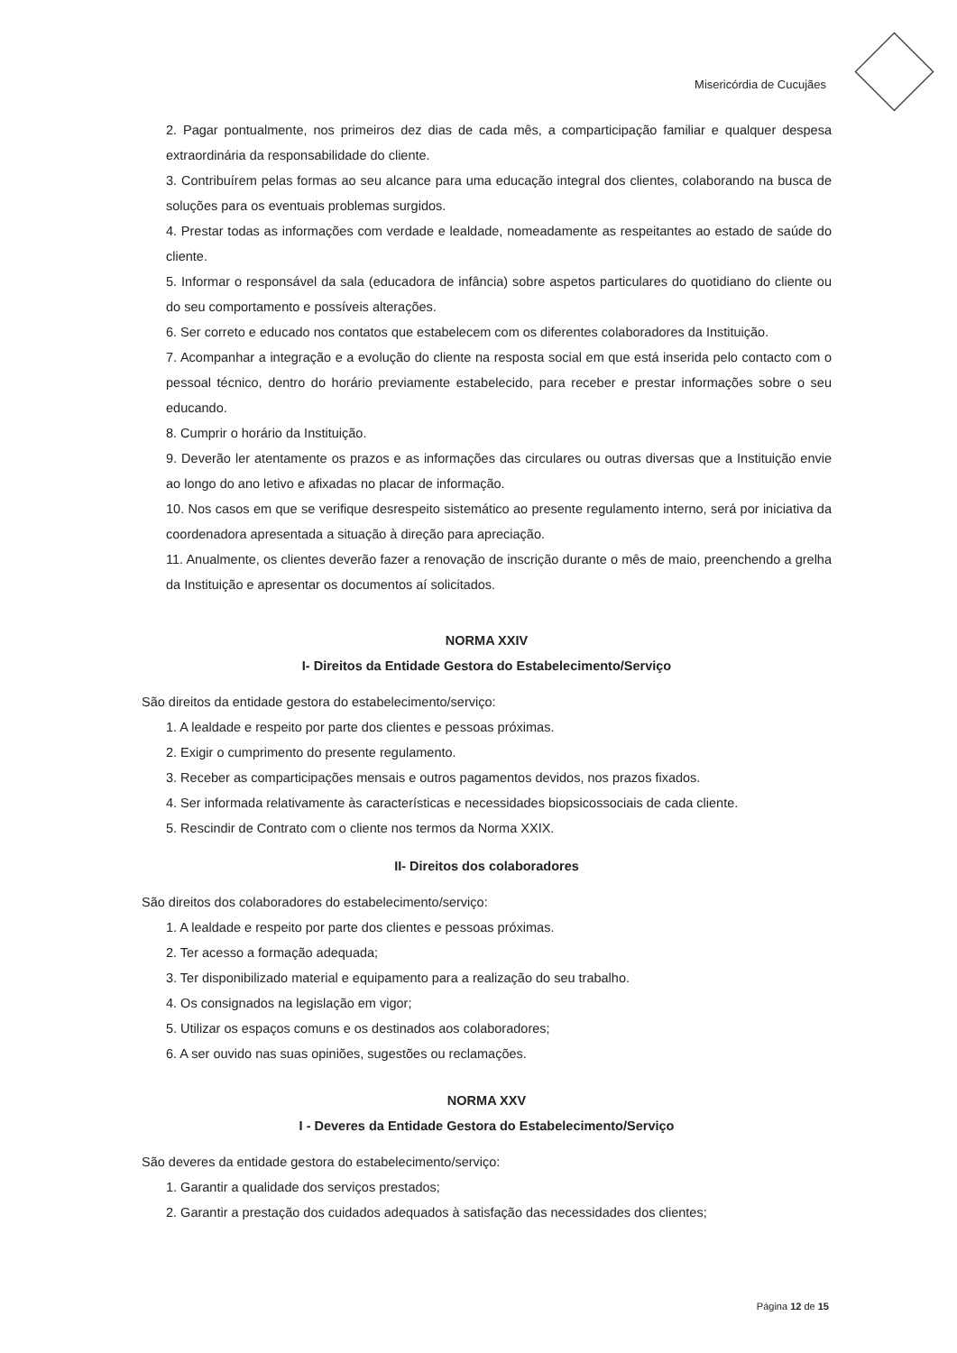Misericórdia de Cucujães
2. Pagar pontualmente, nos primeiros dez dias de cada mês, a comparticipação familiar e qualquer despesa extraordinária da responsabilidade do cliente.
3. Contribuírem pelas formas ao seu alcance para uma educação integral dos clientes, colaborando na busca de soluções para os eventuais problemas surgidos.
4. Prestar todas as informações com verdade e lealdade, nomeadamente as respeitantes ao estado de saúde do cliente.
5. Informar o responsável da sala (educadora de infância) sobre aspetos particulares do quotidiano do cliente ou do seu comportamento e possíveis alterações.
6. Ser correto e educado nos contatos que estabelecem com os diferentes colaboradores da Instituição.
7. Acompanhar a integração e a evolução do cliente na resposta social em que está inserida pelo contacto com o pessoal técnico, dentro do horário previamente estabelecido, para receber e prestar informações sobre o seu educando.
8. Cumprir o horário da Instituição.
9. Deverão ler atentamente os prazos e as informações das circulares ou outras diversas que a Instituição envie ao longo do ano letivo e afixadas no placar de informação.
10. Nos casos em que se verifique desrespeito sistemático ao presente regulamento interno, será por iniciativa da coordenadora apresentada a situação à direção para apreciação.
11. Anualmente, os clientes deverão fazer a renovação de inscrição durante o mês de maio, preenchendo a grelha da Instituição e apresentar os documentos aí solicitados.
NORMA XXIV
I- Direitos da Entidade Gestora do Estabelecimento/Serviço
São direitos da entidade gestora do estabelecimento/serviço:
1. A lealdade e respeito por parte dos clientes e pessoas próximas.
2. Exigir o cumprimento do presente regulamento.
3. Receber as comparticipações mensais e outros pagamentos devidos, nos prazos fixados.
4. Ser informada relativamente às características e necessidades biopsicossociais de cada cliente.
5. Rescindir de Contrato com o cliente nos termos da Norma XXIX.
II- Direitos dos colaboradores
São direitos dos colaboradores do estabelecimento/serviço:
1. A lealdade e respeito por parte dos clientes e pessoas próximas.
2. Ter acesso a formação adequada;
3. Ter disponibilizado material e equipamento para a realização do seu trabalho.
4. Os consignados na legislação em vigor;
5. Utilizar os espaços comuns e os destinados aos colaboradores;
6. A ser ouvido nas suas opiniões, sugestões ou reclamações.
NORMA XXV
I - Deveres da Entidade Gestora do Estabelecimento/Serviço
São deveres da entidade gestora do estabelecimento/serviço:
1. Garantir a qualidade dos serviços prestados;
2. Garantir a prestação dos cuidados adequados à satisfação das necessidades dos clientes;
Página 12 de 15